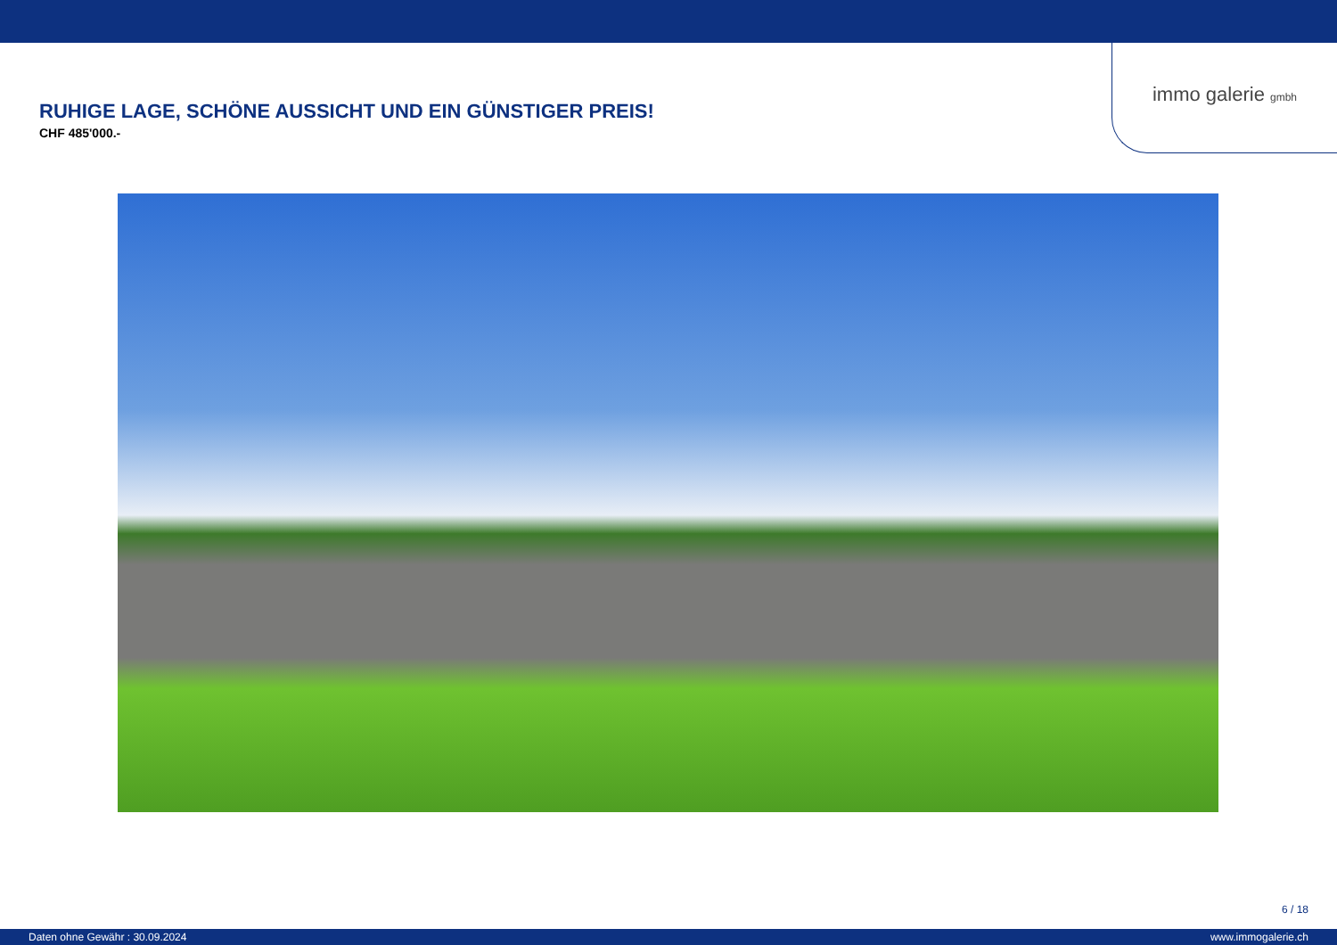immo galerie gmbh
RUHIGE LAGE, SCHÖNE AUSSICHT UND EIN GÜNSTIGER PREIS!
CHF 485'000.-
6 / 18
Daten ohne Gewähr : 30.09.2024 www.immogalerie.ch